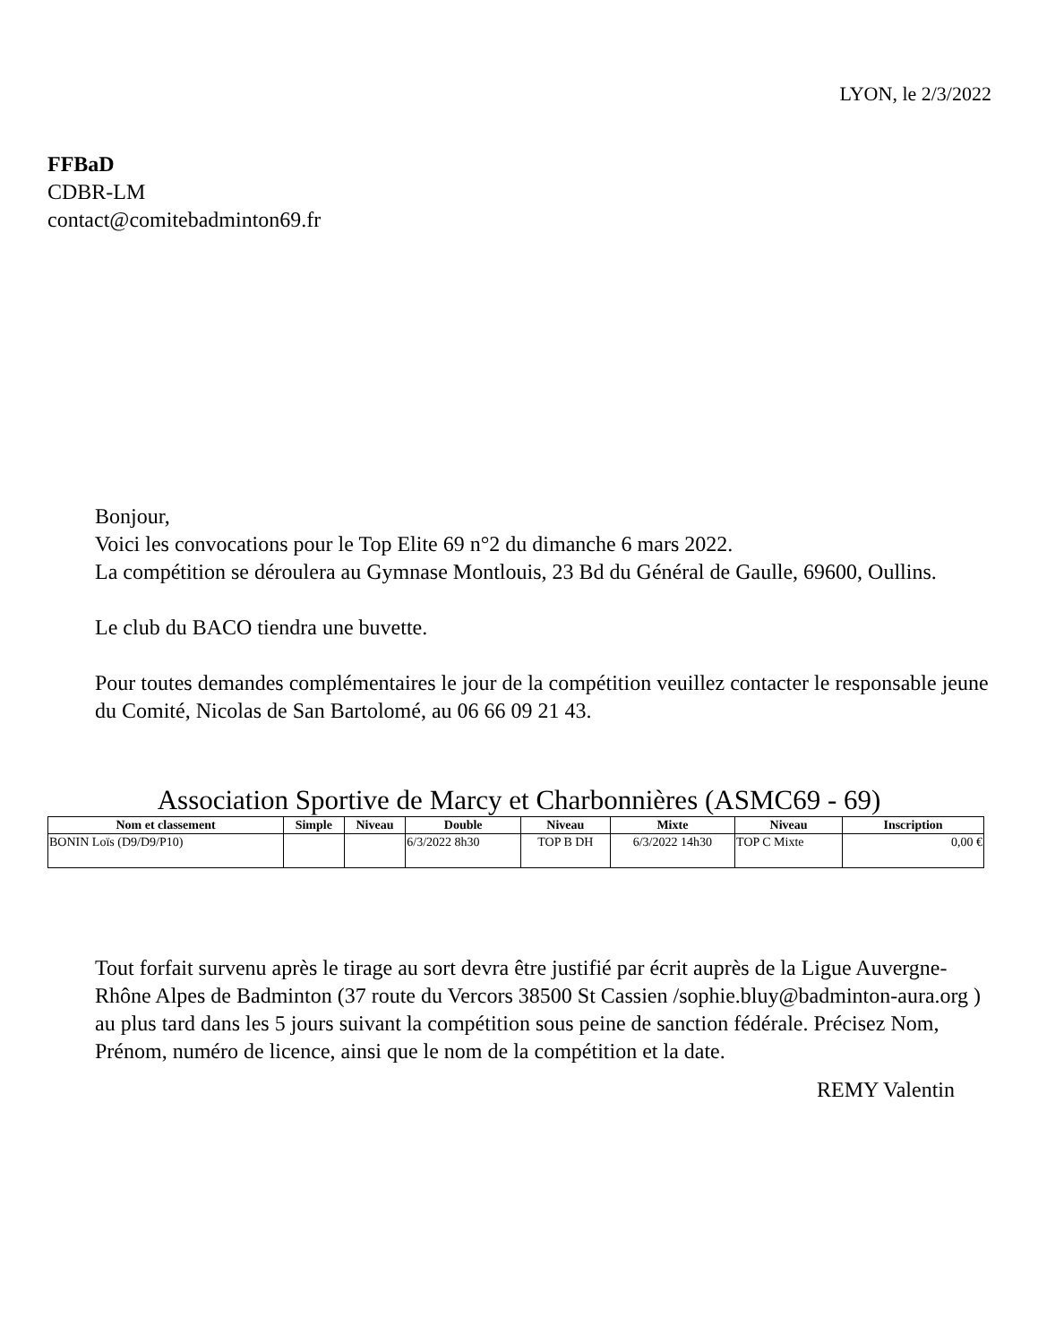LYON, le 2/3/2022
FFBaD
CDBR-LM
contact@comitebadminton69.fr
Bonjour,
Voici les convocations pour le Top Elite 69 n°2 du dimanche 6 mars 2022.
La compétition se déroulera au Gymnase Montlouis, 23 Bd du Général de Gaulle, 69600, Oullins.
Le club du BACO tiendra une buvette.
Pour toutes demandes complémentaires le jour de la compétition veuillez contacter le responsable jeune du Comité, Nicolas de San Bartolomé, au 06 66 09 21 43.
Association Sportive de Marcy et Charbonnières (ASMC69 - 69)
| Nom et classement | Simple | Niveau | Double | Niveau | Mixte | Niveau | Inscription |
| --- | --- | --- | --- | --- | --- | --- | --- |
| BONIN Loïs (D9/D9/P10) | | | 6/3/2022 8h30 | TOP B DH | 6/3/2022 14h30 | TOP C Mixte | 0,00 € |
Tout forfait survenu après le tirage au sort devra être justifié par écrit auprès de la Ligue Auvergne-Rhône Alpes de Badminton (37 route du Vercors 38500 St Cassien /sophie.bluy@badminton-aura.org ) au plus tard dans les 5 jours suivant la compétition sous peine de sanction fédérale. Précisez Nom, Prénom, numéro de licence, ainsi que le nom de la compétition et la date.
REMY Valentin